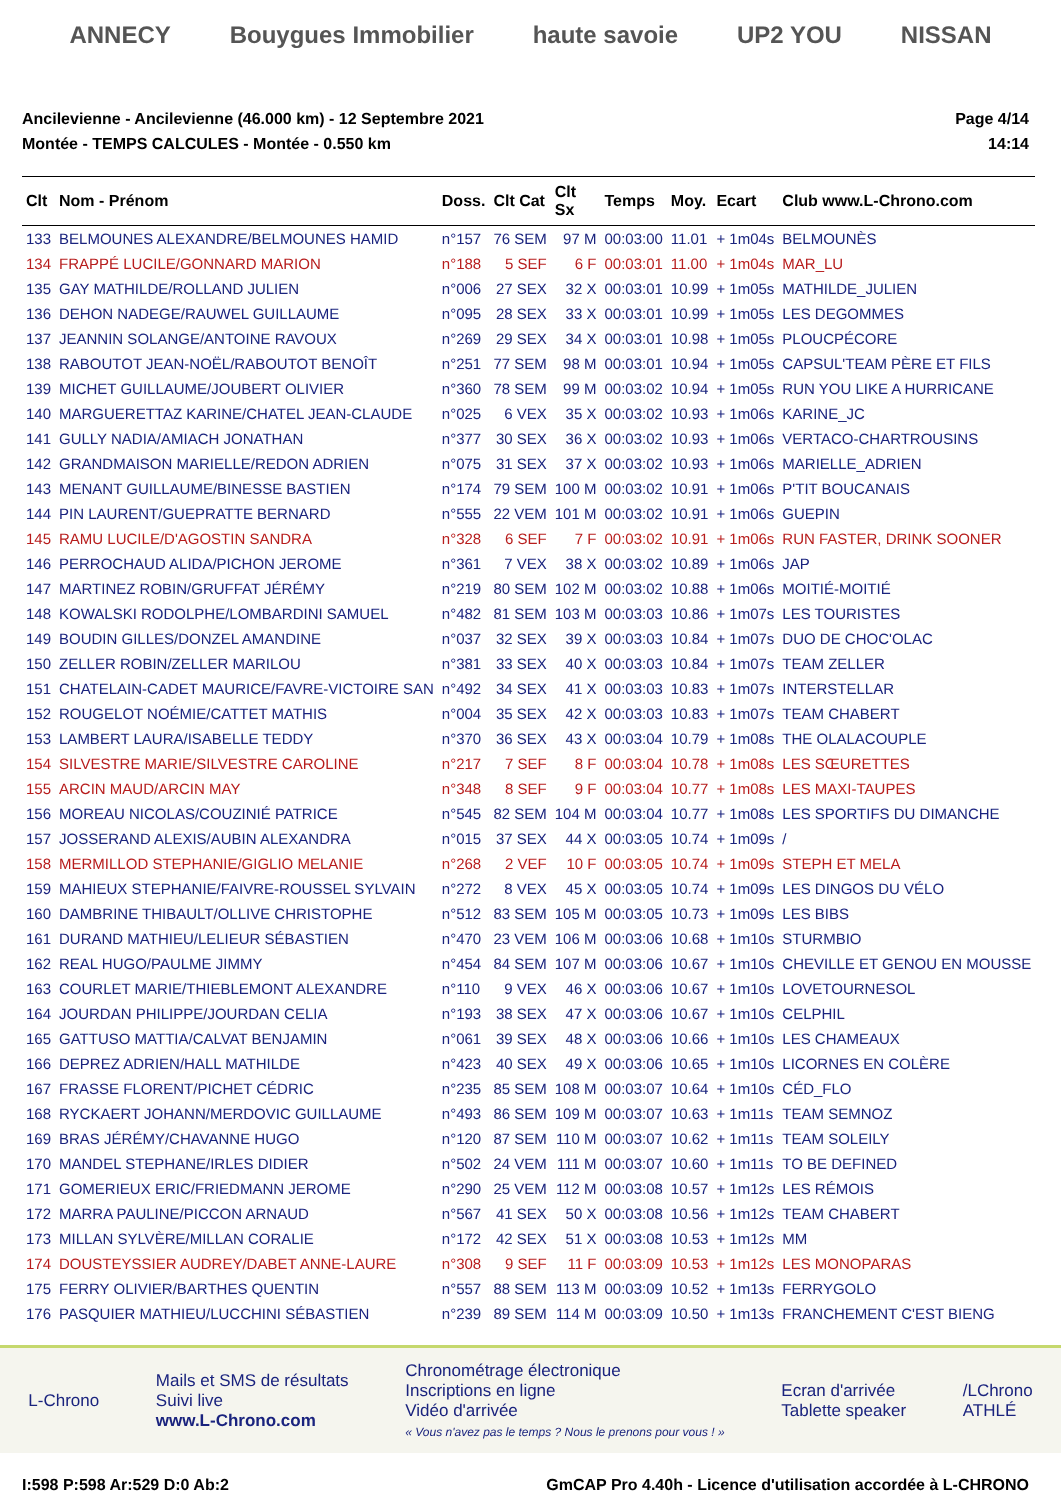ANNECY Bouygues Immobilier haute savoie UP2 YOU NISSAN
Ancilevienne - Ancilevienne (46.000 km) - 12 Septembre 2021
Montée - TEMPS CALCULES - Montée - 0.550 km
Page 4/14
14:14
| Clt | Nom - Prénom | Doss. | Clt Cat | Clt Sx | Temps | Moy. | Ecart | Club www.L-Chrono.com |
| --- | --- | --- | --- | --- | --- | --- | --- | --- |
| 133 | BELMOUNES ALEXANDRE/BELMOUNES HAMID | n°157 | 76 SEM | 97 M | 00:03:00 | 11.01 | + 1m04s | BELMOUNÈS |
| 134 | FRAPPÉ LUCILE/GONNARD MARION | n°188 | 5 SEF | 6 F | 00:03:01 | 11.00 | + 1m04s | MAR_LU |
| 135 | GAY MATHILDE/ROLLAND JULIEN | n°006 | 27 SEX | 32 X | 00:03:01 | 10.99 | + 1m05s | MATHILDE_JULIEN |
| 136 | DEHON NADEGE/RAUWEL GUILLAUME | n°095 | 28 SEX | 33 X | 00:03:01 | 10.99 | + 1m05s | LES DEGOMMES |
| 137 | JEANNIN SOLANGE/ANTOINE RAVOUX | n°269 | 29 SEX | 34 X | 00:03:01 | 10.98 | + 1m05s | PLOUCPÉCORE |
| 138 | RABOUTOT JEAN-NOËL/RABOUTOT BENOÎT | n°251 | 77 SEM | 98 M | 00:03:01 | 10.94 | + 1m05s | CAPSUL'TEAM PÈRE ET FILS |
| 139 | MICHET GUILLAUME/JOUBERT OLIVIER | n°360 | 78 SEM | 99 M | 00:03:02 | 10.94 | + 1m05s | RUN YOU LIKE A HURRICANE |
| 140 | MARGUERETTAZ KARINE/CHATEL JEAN-CLAUDE | n°025 | 6 VEX | 35 X | 00:03:02 | 10.93 | + 1m06s | KARINE_JC |
| 141 | GULLY NADIA/AMIACH JONATHAN | n°377 | 30 SEX | 36 X | 00:03:02 | 10.93 | + 1m06s | VERTACO-CHARTROUSINS |
| 142 | GRANDMAISON MARIELLE/REDON ADRIEN | n°075 | 31 SEX | 37 X | 00:03:02 | 10.93 | + 1m06s | MARIELLE_ADRIEN |
| 143 | MENANT GUILLAUME/BINESSE BASTIEN | n°174 | 79 SEM | 100 M | 00:03:02 | 10.91 | + 1m06s | P'TIT BOUCANAIS |
| 144 | PIN LAURENT/GUEPRATTE BERNARD | n°555 | 22 VEM | 101 M | 00:03:02 | 10.91 | + 1m06s | GUEPIN |
| 145 | RAMU LUCILE/D'AGOSTIN SANDRA | n°328 | 6 SEF | 7 F | 00:03:02 | 10.91 | + 1m06s | RUN FASTER, DRINK SOONER |
| 146 | PERROCHAUD ALIDA/PICHON JEROME | n°361 | 7 VEX | 38 X | 00:03:02 | 10.89 | + 1m06s | JAP |
| 147 | MARTINEZ ROBIN/GRUFFAT JÉRÉMY | n°219 | 80 SEM | 102 M | 00:03:02 | 10.88 | + 1m06s | MOITIÉ-MOITIÉ |
| 148 | KOWALSKI RODOLPHE/LOMBARDINI SAMUEL | n°482 | 81 SEM | 103 M | 00:03:03 | 10.86 | + 1m07s | LES TOURISTES |
| 149 | BOUDIN GILLES/DONZEL AMANDINE | n°037 | 32 SEX | 39 X | 00:03:03 | 10.84 | + 1m07s | DUO DE CHOC'OLAC |
| 150 | ZELLER ROBIN/ZELLER MARILOU | n°381 | 33 SEX | 40 X | 00:03:03 | 10.84 | + 1m07s | TEAM ZELLER |
| 151 | CHATELAIN-CADET MAURICE/FAVRE-VICTOIRE SAN | n°492 | 34 SEX | 41 X | 00:03:03 | 10.83 | + 1m07s | INTERSTELLAR |
| 152 | ROUGELOT NOÉMIE/CATTET MATHIS | n°004 | 35 SEX | 42 X | 00:03:03 | 10.83 | + 1m07s | TEAM CHABERT |
| 153 | LAMBERT LAURA/ISABELLE TEDDY | n°370 | 36 SEX | 43 X | 00:03:04 | 10.79 | + 1m08s | THE OLALACOUPLE |
| 154 | SILVESTRE MARIE/SILVESTRE CAROLINE | n°217 | 7 SEF | 8 F | 00:03:04 | 10.78 | + 1m08s | LES SŒURETTES |
| 155 | ARCIN MAUD/ARCIN MAY | n°348 | 8 SEF | 9 F | 00:03:04 | 10.77 | + 1m08s | LES MAXI-TAUPES |
| 156 | MOREAU NICOLAS/COUZINIÉ PATRICE | n°545 | 82 SEM | 104 M | 00:03:04 | 10.77 | + 1m08s | LES SPORTIFS DU DIMANCHE |
| 157 | JOSSERAND ALEXIS/AUBIN ALEXANDRA | n°015 | 37 SEX | 44 X | 00:03:05 | 10.74 | + 1m09s | / |
| 158 | MERMILLOD STEPHANIE/GIGLIO MELANIE | n°268 | 2 VEF | 10 F | 00:03:05 | 10.74 | + 1m09s | STEPH ET MELA |
| 159 | MAHIEUX STEPHANIE/FAIVRE-ROUSSEL SYLVAIN | n°272 | 8 VEX | 45 X | 00:03:05 | 10.74 | + 1m09s | LES DINGOS DU VÉLO |
| 160 | DAMBRINE THIBAULT/OLLIVE CHRISTOPHE | n°512 | 83 SEM | 105 M | 00:03:05 | 10.73 | + 1m09s | LES BIBS |
| 161 | DURAND MATHIEU/LELIEUR SÉBASTIEN | n°470 | 23 VEM | 106 M | 00:03:06 | 10.68 | + 1m10s | STURMBIO |
| 162 | REAL HUGO/PAULME JIMMY | n°454 | 84 SEM | 107 M | 00:03:06 | 10.67 | + 1m10s | CHEVILLE ET GENOU EN MOUSSE |
| 163 | COURLET MARIE/THIEBLEMONT ALEXANDRE | n°110 | 9 VEX | 46 X | 00:03:06 | 10.67 | + 1m10s | LOVETOURNESOL |
| 164 | JOURDAN PHILIPPE/JOURDAN CELIA | n°193 | 38 SEX | 47 X | 00:03:06 | 10.67 | + 1m10s | CELPHIL |
| 165 | GATTUSO MATTIA/CALVAT BENJAMIN | n°061 | 39 SEX | 48 X | 00:03:06 | 10.66 | + 1m10s | LES CHAMEAUX |
| 166 | DEPREZ ADRIEN/HALL MATHILDE | n°423 | 40 SEX | 49 X | 00:03:06 | 10.65 | + 1m10s | LICORNES EN COLÈRE |
| 167 | FRASSE FLORENT/PICHET CÉDRIC | n°235 | 85 SEM | 108 M | 00:03:07 | 10.64 | + 1m10s | CÉD_FLO |
| 168 | RYCKAERT JOHANN/MERDOVIC GUILLAUME | n°493 | 86 SEM | 109 M | 00:03:07 | 10.63 | + 1m11s | TEAM SEMNOZ |
| 169 | BRAS JÉRÉMY/CHAVANNE HUGO | n°120 | 87 SEM | 110 M | 00:03:07 | 10.62 | + 1m11s | TEAM SOLEILY |
| 170 | MANDEL STEPHANE/IRLES DIDIER | n°502 | 24 VEM | 111 M | 00:03:07 | 10.60 | + 1m11s | TO BE DEFINED |
| 171 | GOMERIEUX ERIC/FRIEDMANN JEROME | n°290 | 25 VEM | 112 M | 00:03:08 | 10.57 | + 1m12s | LES RÉMOIS |
| 172 | MARRA PAULINE/PICCON ARNAUD | n°567 | 41 SEX | 50 X | 00:03:08 | 10.56 | + 1m12s | TEAM CHABERT |
| 173 | MILLAN SYLVÈRE/MILLAN CORALIE | n°172 | 42 SEX | 51 X | 00:03:08 | 10.53 | + 1m12s | MM |
| 174 | DOUSTEYSSIER AUDREY/DABET ANNE-LAURE | n°308 | 9 SEF | 11 F | 00:03:09 | 10.53 | + 1m12s | LES MONOPARAS |
| 175 | FERRY OLIVIER/BARTHES QUENTIN | n°557 | 88 SEM | 113 M | 00:03:09 | 10.52 | + 1m13s | FERRYGOLO |
| 176 | PASQUIER MATHIEU/LUCCHINI SÉBASTIEN | n°239 | 89 SEM | 114 M | 00:03:09 | 10.50 | + 1m13s | FRANCHEMENT C'EST BIENG |
L-Chrono
Mails et SMS de résultats
Suivi live
www.L-Chrono.com
Chronométrage électronique
Inscriptions en ligne
Vidéo d'arrivée
« Vous n'avez pas le temps ? Nous le prenons pour vous ! »
Ecran d'arrivée
Tablette speaker
/LChrono
ATHLÉ
I:598 P:598 Ar:529 D:0 Ab:2 GmCAP Pro 4.40h - Licence d'utilisation accordée à L-CHRONO